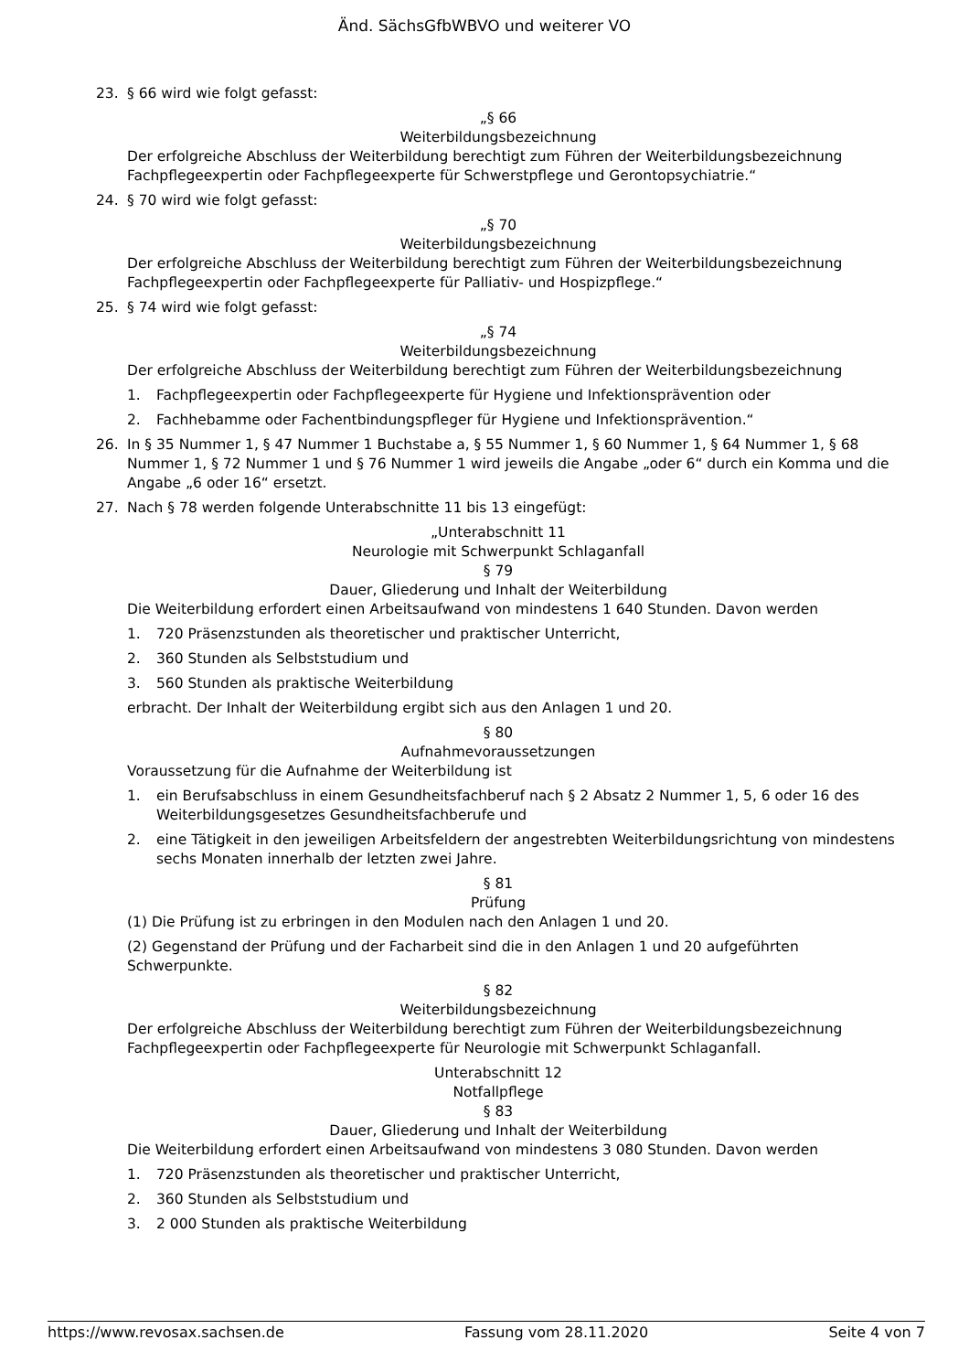Änd. SächsGfbWBVO und weiterer VO
23. § 66 wird wie folgt gefasst:
„§ 66
Weiterbildungsbezeichnung
Der erfolgreiche Abschluss der Weiterbildung berechtigt zum Führen der Weiterbildungsbezeichnung Fachpflegeexpertin oder Fachpflegeexperte für Schwerstpflege und Gerontopsychiatrie.“
24. § 70 wird wie folgt gefasst:
„§ 70
Weiterbildungsbezeichnung
Der erfolgreiche Abschluss der Weiterbildung berechtigt zum Führen der Weiterbildungsbezeichnung Fachpflegeexpertin oder Fachpflegeexperte für Palliativ- und Hospizpflege.“
25. § 74 wird wie folgt gefasst:
„§ 74
Weiterbildungsbezeichnung
Der erfolgreiche Abschluss der Weiterbildung berechtigt zum Führen der Weiterbildungsbezeichnung
1. Fachpflegeexpertin oder Fachpflegeexperte für Hygiene und Infektionsprävention oder
2. Fachhebamme oder Fachentbindungspfleger für Hygiene und Infektionsprävention.“
26. In § 35 Nummer 1, § 47 Nummer 1 Buchstabe a, § 55 Nummer 1, § 60 Nummer 1, § 64 Nummer 1, § 68 Nummer 1, § 72 Nummer 1 und § 76 Nummer 1 wird jeweils die Angabe „oder 6“ durch ein Komma und die Angabe „6 oder 16“ ersetzt.
27. Nach § 78 werden folgende Unterabschnitte 11 bis 13 eingefügt:
„Unterabschnitt 11
Neurologie mit Schwerpunkt Schlaganfall
§ 79
Dauer, Gliederung und Inhalt der Weiterbildung
Die Weiterbildung erfordert einen Arbeitsaufwand von mindestens 1 640 Stunden. Davon werden
1. 720 Präsenzstunden als theoretischer und praktischer Unterricht,
2. 360 Stunden als Selbststudium und
3. 560 Stunden als praktische Weiterbildung
erbracht. Der Inhalt der Weiterbildung ergibt sich aus den Anlagen 1 und 20.
§ 80
Aufnahmevoraussetzungen
Voraussetzung für die Aufnahme der Weiterbildung ist
1. ein Berufsabschluss in einem Gesundheitsfachberuf nach § 2 Absatz 2 Nummer 1, 5, 6 oder 16 des Weiterbildungsgesetzes Gesundheitsfachberufe und
2. eine Tätigkeit in den jeweiligen Arbeitsfeldern der angestrebten Weiterbildungsrichtung von mindestens sechs Monaten innerhalb der letzten zwei Jahre.
§ 81
Prüfung
(1) Die Prüfung ist zu erbringen in den Modulen nach den Anlagen 1 und 20.
(2) Gegenstand der Prüfung und der Facharbeit sind die in den Anlagen 1 und 20 aufgeführten Schwerpunkte.
§ 82
Weiterbildungsbezeichnung
Der erfolgreiche Abschluss der Weiterbildung berechtigt zum Führen der Weiterbildungsbezeichnung Fachpflegeexpertin oder Fachpflegeexperte für Neurologie mit Schwerpunkt Schlaganfall.
Unterabschnitt 12
Notfallpflege
§ 83
Dauer, Gliederung und Inhalt der Weiterbildung
Die Weiterbildung erfordert einen Arbeitsaufwand von mindestens 3 080 Stunden. Davon werden
1. 720 Präsenzstunden als theoretischer und praktischer Unterricht,
2. 360 Stunden als Selbststudium und
3. 2 000 Stunden als praktische Weiterbildung
https://www.revosax.sachsen.de Fassung vom 28.11.2020 Seite 4 von 7